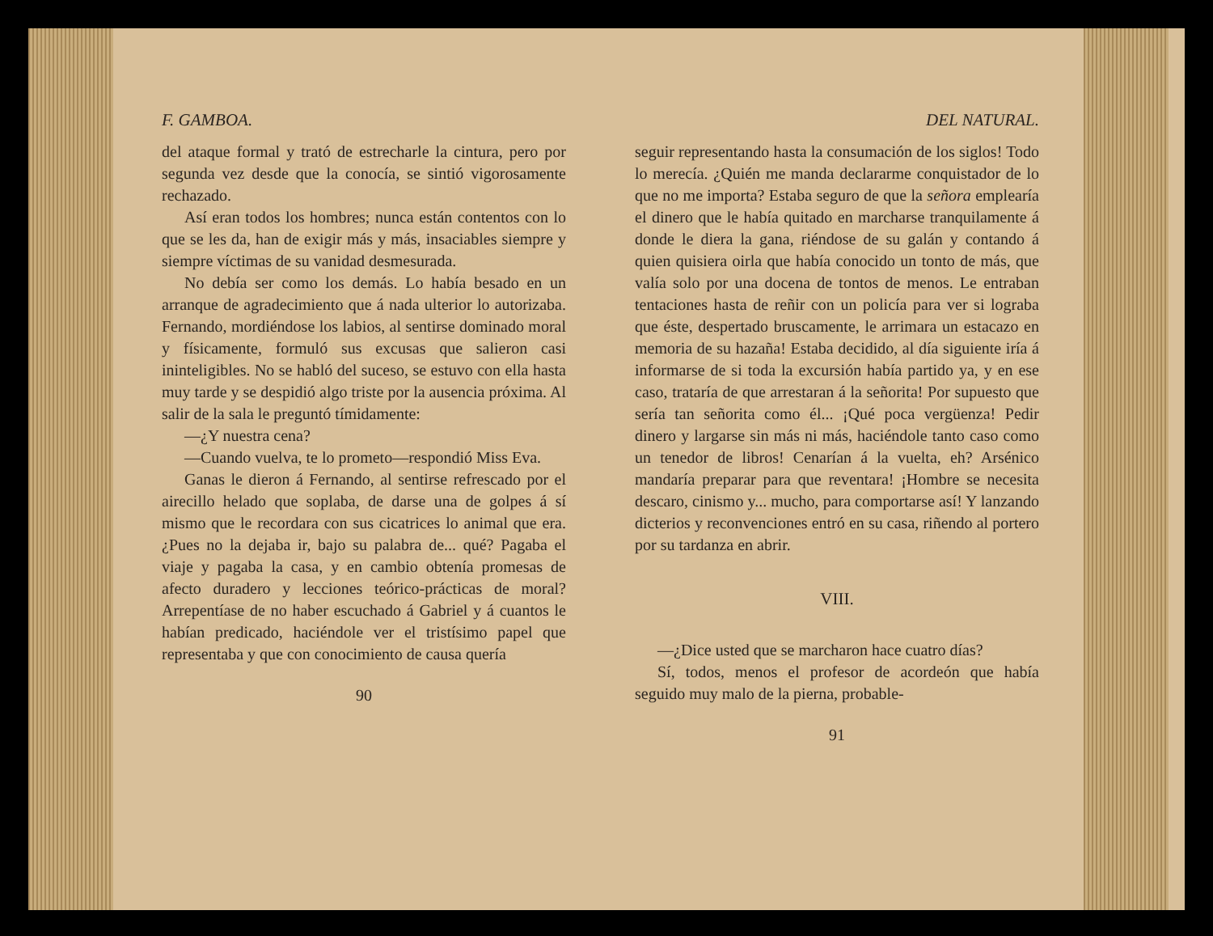F. GAMBOA.
del ataque formal y trató de estrecharle la cintura, pero por segunda vez desde que la conocía, se sintió vigorosamente rechazado.
Así eran todos los hombres; nunca están contentos con lo que se les da, han de exigir más y más, insaciables siempre y siempre víctimas de su vanidad desmesurada.
No debía ser como los demás. Lo había besado en un arranque de agradecimiento que á nada ulterior lo autorizaba. Fernando, mordiéndose los labios, al sentirse dominado moral y físicamente, formuló sus excusas que salieron casi ininteligibles. No se habló del suceso, se estuvo con ella hasta muy tarde y se despidió algo triste por la ausencia próxima. Al salir de la sala le preguntó tímidamente:
—¿Y nuestra cena?
—Cuando vuelva, te lo prometo—respondió Miss Eva.
Ganas le dieron á Fernando, al sentirse refrescado por el airecillo helado que soplaba, de darse una de golpes á sí mismo que le recordara con sus cicatrices lo animal que era. ¿Pues no la dejaba ir, bajo su palabra de... qué? Pagaba el viaje y pagaba la casa, y en cambio obtenía promesas de afecto duradero y lecciones teórico-prácticas de moral? Arrepentíase de no haber escuchado á Gabriel y á cuantos le habían predicado, haciéndole ver el tristísimo papel que representaba y que con conocimiento de causa quería
90
DEL NATURAL.
seguir representando hasta la consumación de los siglos! Todo lo merecía. ¿Quién me manda declararme conquistador de lo que no me importa? Estaba seguro de que la señora emplearía el dinero que le había quitado en marcharse tranquilamente á donde le diera la gana, riéndose de su galán y contando á quien quisiera oirla que había conocido un tonto de más, que valía solo por una docena de tontos de menos. Le entraban tentaciones hasta de reñir con un policía para ver si lograba que éste, despertado bruscamente, le arrimara un estacazo en memoria de su hazaña! Estaba decidido, al día siguiente iría á informarse de si toda la excursión había partido ya, y en ese caso, trataría de que arrestaran á la señorita! Por supuesto que sería tan señorita como él... ¡Qué poca vergüenza! Pedir dinero y largarse sin más ni más, haciéndole tanto caso como un tenedor de libros! Cenarían á la vuelta, eh? Arsénico mandaría preparar para que reventara! ¡Hombre se necesita descaro, cinismo y... mucho, para comportarse así! Y lanzando dicterios y reconvenciones entró en su casa, riñendo al portero por su tardanza en abrir.
VIII.
—¿Dice usted que se marcharon hace cuatro días?
Sí, todos, menos el profesor de acordeón que había seguido muy malo de la pierna, probable-
91